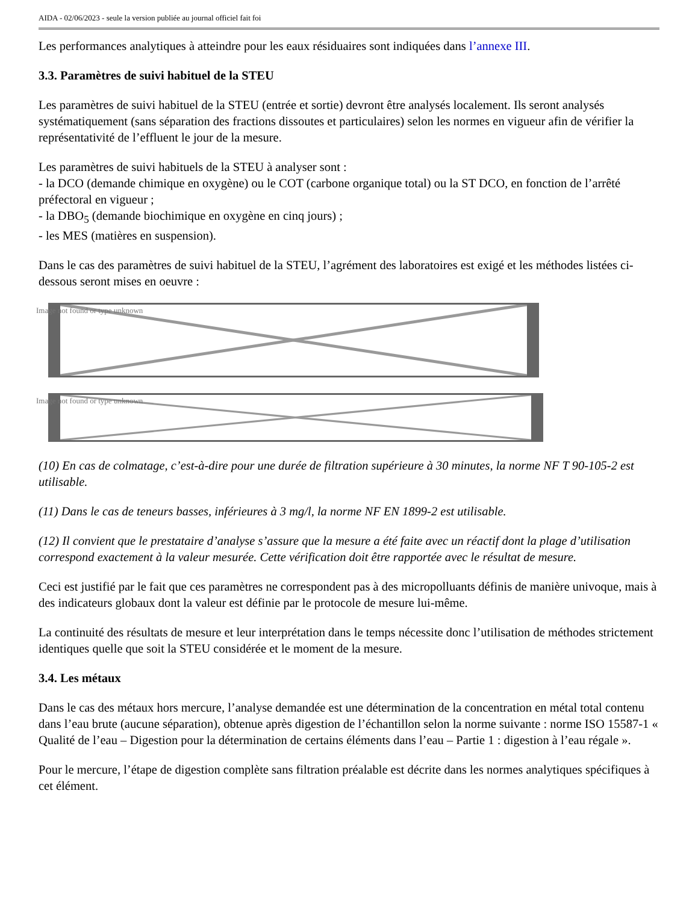AIDA - 02/06/2023 - seule la version publiée au journal officiel fait foi
Les performances analytiques à atteindre pour les eaux résiduaires sont indiquées dans l’annexe III.
3.3. Paramètres de suivi habituel de la STEU
Les paramètres de suivi habituel de la STEU (entrée et sortie) devront être analysés localement. Ils seront analysés systématiquement (sans séparation des fractions dissoutes et particulaires) selon les normes en vigueur afin de vérifier la représentativité de l’effluent le jour de la mesure.
Les paramètres de suivi habituels de la STEU à analyser sont :
- la DCO (demande chimique en oxygène) ou le COT (carbone organique total) ou la ST DCO, en fonction de l’arrêté préfectoral en vigueur ;
- la DBO<sub>5</sub> (demande biochimique en oxygène en cinq jours) ;
- les MES (matières en suspension).
Dans le cas des paramètres de suivi habituel de la STEU, l’agrément des laboratoires est exigé et les méthodes listées ci-dessous seront mises en oeuvre :
Image not found or type unknown
Image not found or type unknown
(10) En cas de colmatage, c’est-à-dire pour une durée de filtration supérieure à 30 minutes, la norme NF T 90-105-2 est utilisable.
(11) Dans le cas de teneurs basses, inférieures à 3 mg/l, la norme NF EN 1899-2 est utilisable.
(12) Il convient que le prestataire d’analyse s’assure que la mesure a été faite avec un réactif dont la plage d’utilisation correspond exactement à la valeur mesurée. Cette vérification doit être rapportée avec le résultat de mesure.
Ceci est justifié par le fait que ces paramètres ne correspondent pas à des micropolluants définis de manière univoque, mais à des indicateurs globaux dont la valeur est définie par le protocole de mesure lui-même.
La continuité des résultats de mesure et leur interprétation dans le temps nécessite donc l’utilisation de méthodes strictement identiques quelle que soit la STEU considérée et le moment de la mesure.
3.4. Les métaux
Dans le cas des métaux hors mercure, l’analyse demandée est une détermination de la concentration en métal total contenu dans l’eau brute (aucune séparation), obtenue après digestion de l’échantillon selon la norme suivante : norme ISO 15587-1 « Qualité de l’eau – Digestion pour la détermination de certains éléments dans l’eau – Partie 1 : digestion à l’eau régale ».
Pour le mercure, l’étape de digestion complète sans filtration préalable est décrite dans les normes analytiques spécifiques à cet élément.